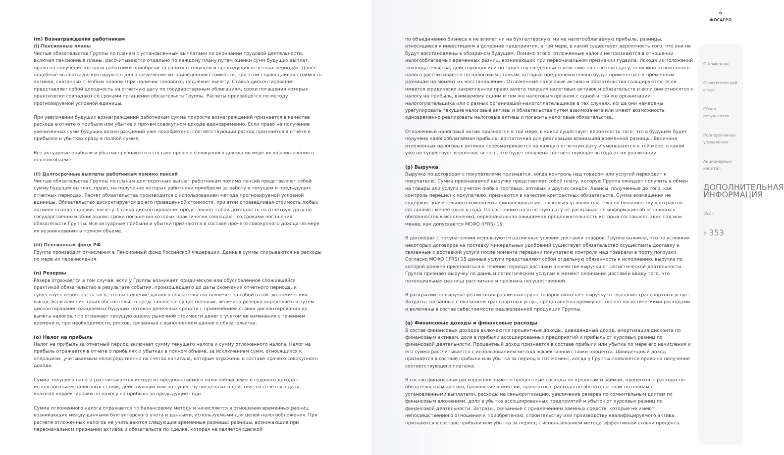(m) Вознаграждения работникам
(i) Пенсионные планы
Чистые обязательства Группы по планам с установленным выплатами по окончании трудовой деятельности, включая пенсионные планы, рассчитываются отдельно по каждому плану путем оценки сумм будущих выплат, право на получение которых работники приобрели за работу в текущем и предыдущих отчетных периодах. Далее подобные выплаты дисконтируются для определения их приведенной стоимости, при этом справедливая стоимость активов, связанных с любым планом (при наличии такового), подлежит вычету. Ставка дисконтирования представляет собой доходность на отчетную дату по государственным облигациям, сроки погашения которых практически совпадают со сроками погашения обязательств Группы. Расчеты производятся по методу прогнозируемой условной единицы.
При увеличении будущих вознаграждений работникам сумма прироста вознаграждений признается в качестве расхода в отчете о прибыли или убытке и прочем совокупном доходе единовременно. Если право на получение увеличенных сумм будущих вознаграждений уже приобретено, соответствующий расход признается в отчете о прибылях и убытках сразу в полной сумме.
Все актуарные прибыли и убытки признаются в составе прочего совокупного дохода по мере их возникновения в полном объеме.
(ii) Долгосрочные выплаты работникам помимо пенсий
Чистые обязательства Группы по планам долгосрочных выплат работникам помимо пенсий представляют собой сумму будущих выплат, право, на получение которых работники приобрели за работу в текущем и предыдущих отчетных периодах. Расчет обязательства производится с использованием метода прогнозируемой условной единицы. Обязательство дисконтируется до его приведенной стоимости, при этом справедливая стоимость любых активов плана подлежит вычету. Ставка дисконтирования представляет собой доходность на отчетную дату по государственным облигациям, сроки погашения которых практически совпадают со сроками погашения обязательств Группы. Все актуарные прибыли и убытки признаются в составе прочего совокупного дохода по мере их возникновения в полном объеме.
(iii) Пенсионный фонд РФ
Группа производит отчисления в Пенсионный фонд Российской Федерации. Данные суммы списываются на расходы по мере их перечисления.
(n) Резервы
Резерв отражается в том случае, если у Группы возникает юридическое или обусловленное сложившейся практикой обязательство в результате события, произошедшего до даты окончания отчетного периода, и существует вероятность того, что выполнение данного обязательства повлечет за собой отток экономических выгод. Если влияние таких обстоятельств представляется существенным, величина резерва определяется путем дисконтирования ожидаемых будущих потоков денежных средств с применением ставки дисконтирования до вычета налогов, что отражает текущую оценку рыночной стоимости денег с учетом ее изменения с течением времени и, при необходимости, рисков, связанных с выполнением данного обязательства.
(o) Налог на прибыль
Налог на прибыль за отчетный период включает сумму текущего налога и сумму отложенного налога. Налог на прибыль отражается в отчете о прибылях и убытках в полном объеме, за исключением сумм, относящихся к операциям, учитываемым непосредственно на счетах капитала, которые отражены в составе прочего совокупного дохода.
Сумма текущего налога рассчитывается исходя из предполагаемого налогооблагаемого годового дохода с использованием налоговых ставок, действующих или по существу введенных в действие на отчетную дату, включая корректировки по налогу на прибыль за предыдущие годы.
Сумма отложенного налога отражается по балансовому методу и начисляется в отношении временных разниц, возникающих между данными бухгалтерского учета и данными, используемыми для целей налогообложения. При расчете отложенных налогов не учитываются следующие временные разницы: разницы, возникающие при первоначальном признании активов и обязательств по сделке, которая не является сделкой
по объединению бизнеса и не влияет ни на бухгалтерскую, ни на налогооблагаемую прибыль; разницы, относящиеся к инвестициям в дочерние предприятия, в той мере, в какой существует вероятность того, что они не будут восстановлены в обозримом будущем. Помимо этого, отложенные налоги не признаются в отношении налогооблагаемых временных разниц, возникающих при первоначальном признании гудвила. Исходя из положений законодательства, действующих или по существу введенных в действие на отчетную дату, величина отложенного налога рассчитывается по налоговым ставкам, которые предположительно будут применяться к временным разницам на момент их восстановления. Отложенные налоговые активы и обязательства сальдируются, если имеется юридически закрепленное право зачета текущих налоговых активов и обязательств и если они относятся к налогу на прибыль, взимаемому одним и тем же налоговым органом с одной и той же организации-налогоплательщика или с разных организаций-налогоплательщиков в тех случаях, когда они намерены урегулировать текущие налоговые активы и обязательства путем взаимозачета или имеют возможность одновременно реализовать налоговые активы и погасить налоговые обязательства.
Отложенный налоговый актив признается в той мере, в какой существует вероятность того, что в будущем будет получена налогооблагаемая прибыль, достаточная для реализации возникшей временной разницы. Величина отложенных налоговых активов пересматривается на каждую отчетную дату и уменьшается в той мере, в какой уже не существует вероятности того, что будет получена соответствующая выгода от их реализации.
(p) Выручка
Выручка по договорам с покупателями признается, когда контроль над товаром или услугой переходит к покупателю. Сумма признаваемой выручки представляет собой плату, которую Группа ожидает получить в обмен на товары или услуги с учетом любых торговых, оптовых и других скидок. Авансы, полученные до того, как контроль перешел к покупателю, признаются в качестве контрактных обязательств. Сумма возмещения не содержит значительного компонента финансирования, поскольку условия платежа по большинству контрактов составляют менее одного года. По состоянию на отчетную дату не раскрывается информация об оставшихся обязанностях к исполнению, первоначальная ожидаемая продолжительность которых составляет один год или менее, как допускается МСФО (IFRS) 15.
В договорах с покупателями используются различные условия доставки товаров. Группа выявила, что по условиям некоторых договоров на поставку минеральных удобрений существует обязательство осуществить доставку и связанные с доставкой услуги после момента передачи покупателю контроля над товарами в порту погрузки. Согласно МСФО (IFRS) 15 данные услуги представляют собой отдельную обязанность к исполнению, выручка по которой должна признаваться в течение периода доставки в качестве выручки от логистической деятельности. Группа признает выручку по данным логистическим услугам в момент окончания доставки ввиду того, что потенциальная разница рассчитана и признана несущественной.
В раскрытии по выручке реализация различных групп товаров включает выручку от оказания транспортных услуг. Затраты, связанные с оказанием транспортных услуг, представлены преимущественно логистическими расходами и включены в состав себестоимости реализованной продукции Группы.
(q) Финансовые доходы и финансовые расходы
В состав финансовых доходов включаются процентные доходы, дивидендный доход, амортизация дисконта по финансовым активам, доля в прибыли ассоциированных предприятий и прибыль от курсовых разниц по финансовой деятельности. Процентный доход признается в составе прибыли или убытка по мере его начисления и его сумма рассчитывается с использованием метода эффективной ставки процента. Дивидендный доход признается в составе прибыли или убытка за период в тот момент, когда у Группы появляется право на получение соответствующего платежа.
В состав финансовых расходов включаются процентные расходы по кредитам и займам, процентные расходы по обязательствам аренды, банковские комиссии, процентные расходы по обязательствам по планам с установленными выплатами, расходы на секьюритизацию, увеличение резерва по сомнительным долгам по финансовым вложениям, доля в убытке ассоциированных предприятий и убыток от курсовых разниц по финансовой деятельности. Затраты, связанные с привлечением заемных средств, которые не имеют непосредственного отношения к приобретению, строительству или производству квалифицируемого актива, признаются в составе прибыли или убытка за период с использованием метода эффективной ставки процента.
✿
ФОСАГРО
О Компании
Стратегический отчет
Обзор результатов
Корпоративное управление
Акционерный капитал
ДОПОЛНИТЕЛЬНАЯ ИНФОРМАЦИЯ
352 ‹
› 353